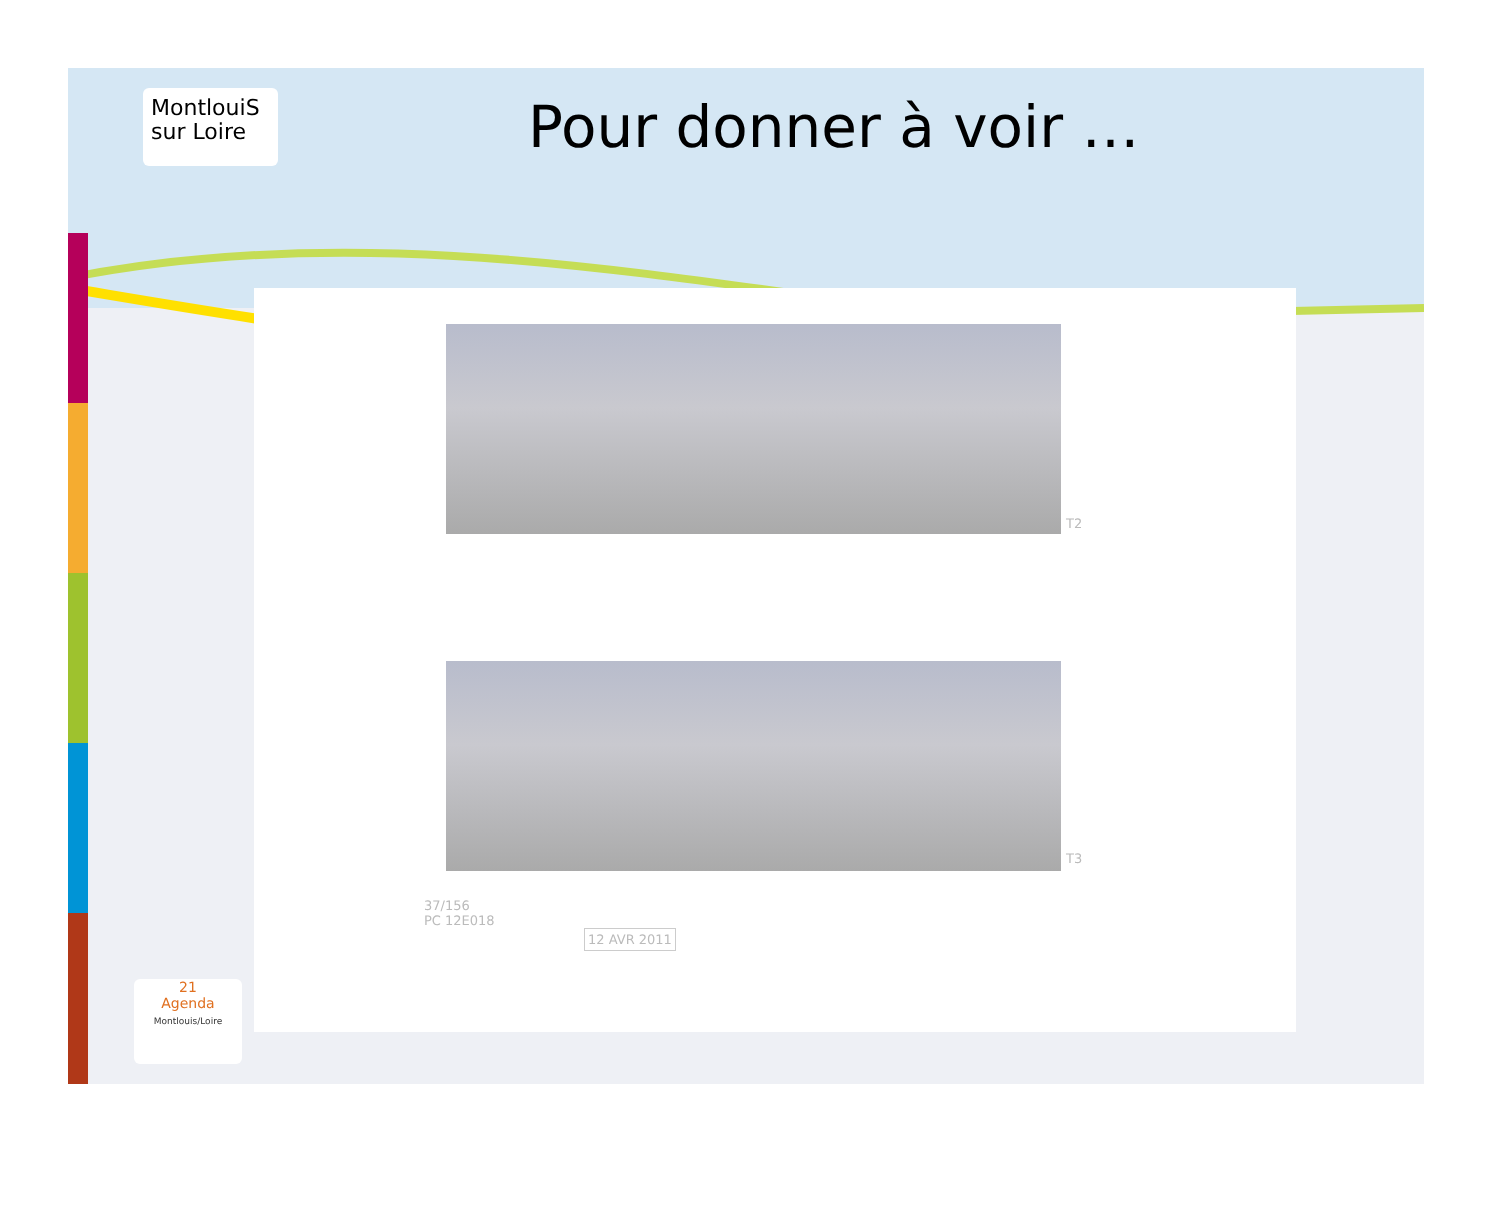MontlouiS
sur Loire
Pour donner à voir …
T2
T3
37/156
PC 12E018
12 AVR 2011
21
Agenda
Montlouis/Loire